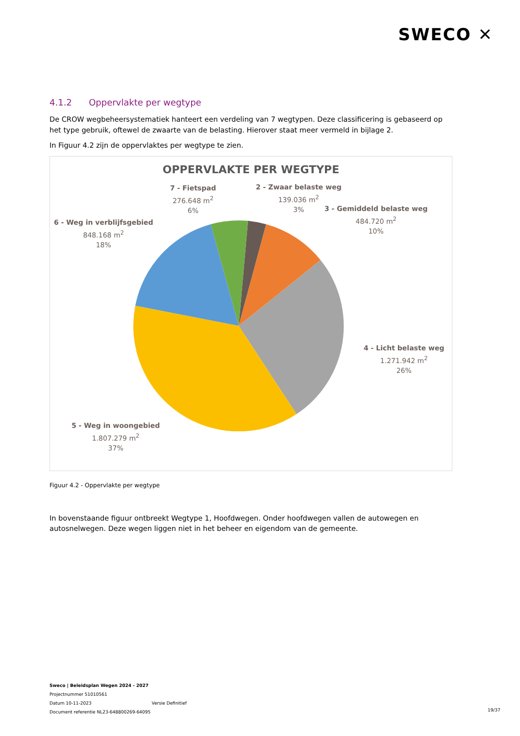SWECO ✕
4.1.2 Oppervlakte per wegtype
De CROW wegbeheersystematiek hanteert een verdeling van 7 wegtypen. Deze classificering is gebaseerd op het type gebruik, oftewel de zwaarte van de belasting. Hierover staat meer vermeld in bijlage 2.
In Figuur 4.2 zijn de oppervlaktes per wegtype te zien.
OPPERVLAKTE PER WEGTYPE
7 - Fietspad
276.648 m<sup>2</sup>
6%
2 - Zwaar belaste weg
139.036 m<sup>2</sup>
3%
3 - Gemiddeld belaste weg
484.720 m<sup>2</sup>
10%
6 - Weg in verblijfsgebied
848.168 m<sup>2</sup>
18%
4 - Licht belaste weg
1.271.942 m<sup>2</sup>
26%
5 - Weg in woongebied
1.807.279 m<sup>2</sup>
37%
Figuur 4.2 - Oppervlakte per wegtype
In bovenstaande figuur ontbreekt Wegtype 1, Hoofdwegen. Onder hoofdwegen vallen de autowegen en autosnelwegen. Deze wegen liggen niet in het beheer en eigendom van de gemeente.
Sweco | Beleidsplan Wegen 2024 - 2027
Projectnummer 51010561
Datum 10-11-2023 Versie Definitief
Document referentie NL23-648800269-64095
19/37